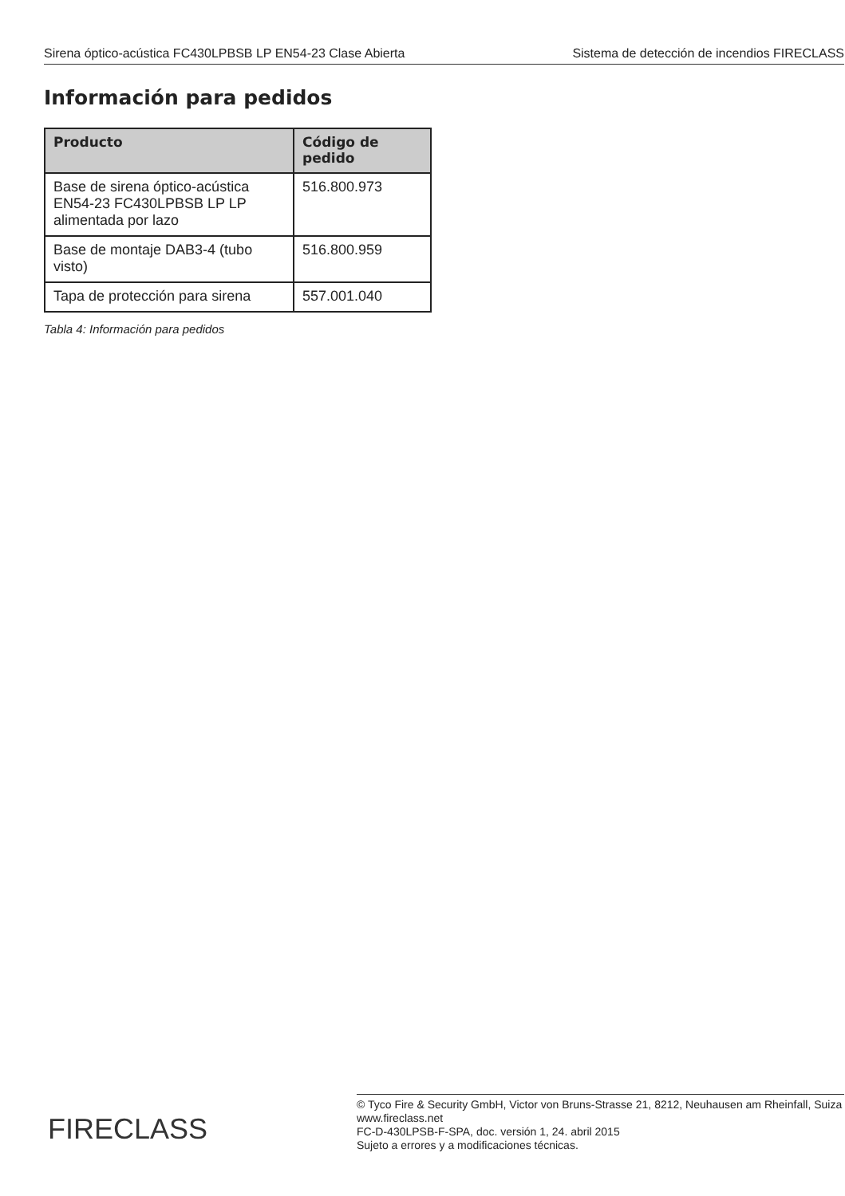Sirena óptico-acústica FC430LPBSB LP EN54-23 Clase Abierta Sistema de detección de incendios FIRECLASS
Información para pedidos
| Producto | Código de pedido |
| --- | --- |
| Base de sirena óptico-acústica EN54-23 FC430LPBSB LP LP alimentada por lazo | 516.800.973 |
| Base de montaje DAB3-4 (tubo visto) | 516.800.959 |
| Tapa de protección para sirena | 557.001.040 |
Tabla 4: Información para pedidos
FIRECLASS
© Tyco Fire & Security GmbH, Victor von Bruns-Strasse 21, 8212, Neuhausen am Rheinfall, Suiza
www.fireclass.net
FC-D-430LPSB-F-SPA, doc. versión 1, 24. abril 2015
Sujeto a errores y a modificaciones técnicas.